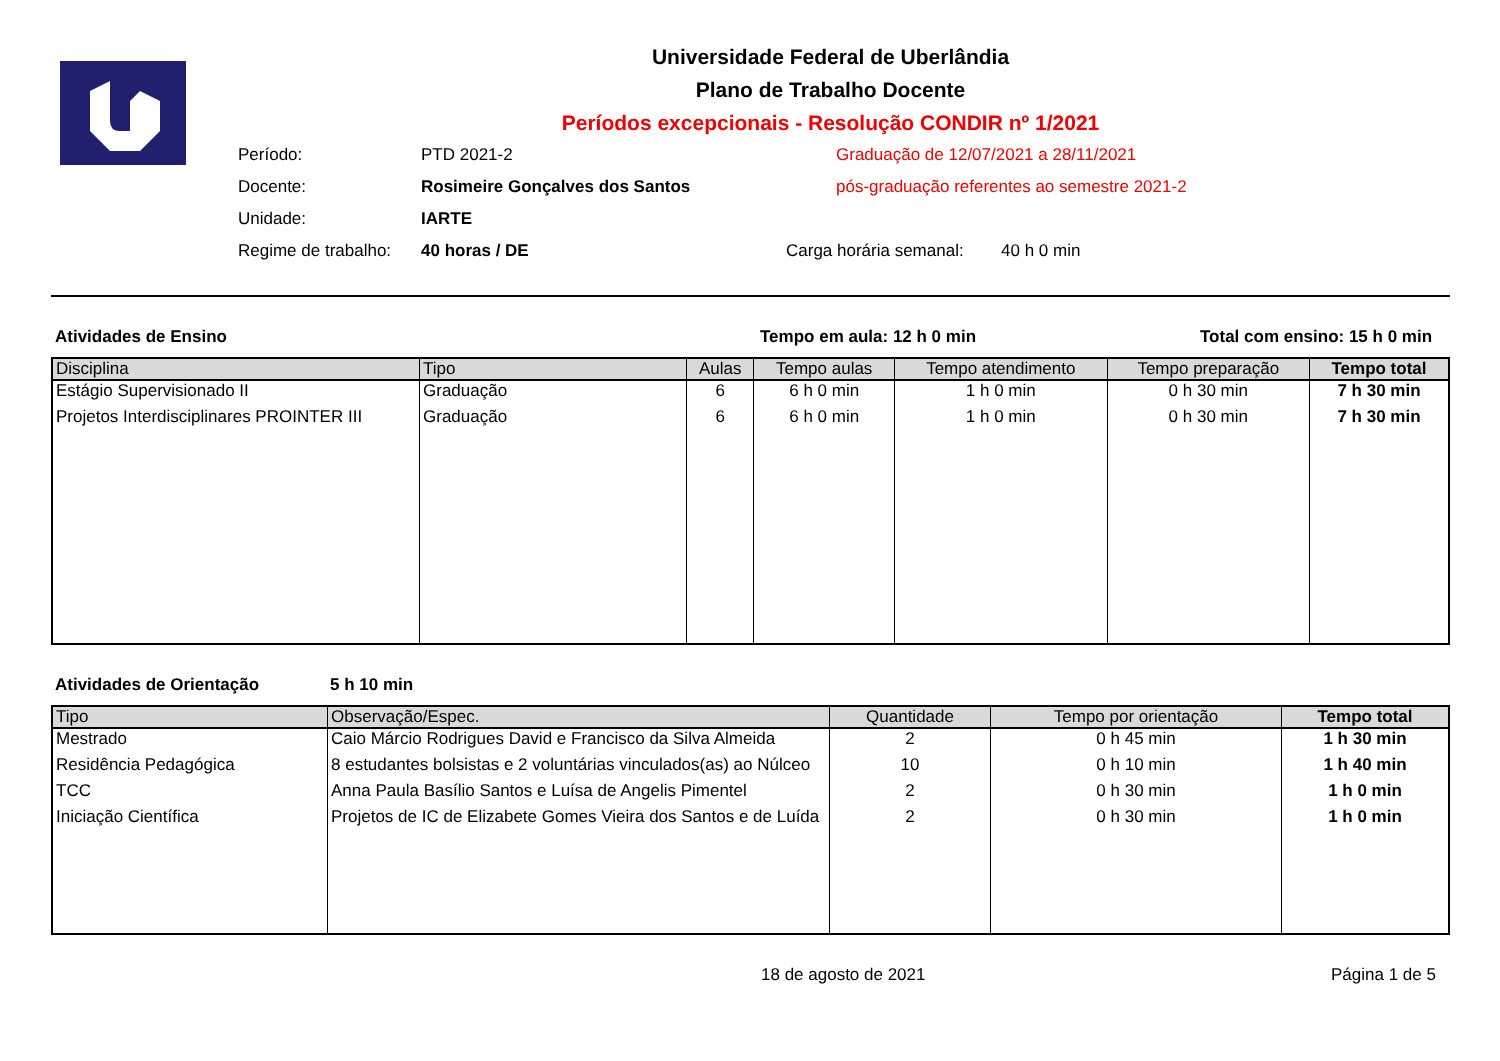Universidade Federal de Uberlândia
Plano de Trabalho Docente
Períodos excepcionais - Resolução CONDIR nº 1/2021
Período:
PTD 2021-2
Graduação de 12/07/2021 a 28/11/2021
Docente:
Rosimeire Gonçalves dos Santos
pós-graduação referentes ao semestre 2021-2
Unidade:
IARTE
Regime de trabalho:
40 horas / DE
Carga horária semanal:
40 h 0 min
Atividades de Ensino Tempo em aula: 12 h 0 min Total com ensino: 15 h 0 min
| Disciplina | Tipo | Aulas | Tempo aulas | Tempo atendimento | Tempo preparação | Tempo total |
| --- | --- | --- | --- | --- | --- | --- |
| Estágio Supervisionado II | Graduação | 6 | 6 h 0 min | 1 h 0 min | 0 h 30 min | 7 h 30 min |
| Projetos Interdisciplinares PROINTER III | Graduação | 6 | 6 h 0 min | 1 h 0 min | 0 h 30 min | 7 h 30 min |
Atividades de Orientação 5 h 10 min
| Tipo | Observação/Espec. | Quantidade | Tempo por orientação | Tempo total |
| --- | --- | --- | --- | --- |
| Mestrado | Caio Márcio Rodrigues David e Francisco da Silva Almeida | 2 | 0 h 45 min | 1 h 30 min |
| Residência Pedagógica | 8 estudantes bolsistas e 2 voluntárias vinculados(as) ao Núlceo | 10 | 0 h 10 min | 1 h 40 min |
| TCC | Anna Paula Basílio Santos e Luísa de Angelis Pimentel | 2 | 0 h 30 min | 1 h 0 min |
| Iniciação Científica | Projetos de IC de Elizabete Gomes Vieira dos Santos e de Luída | 2 | 0 h 30 min | 1 h 0 min |
18 de agosto de 2021 Página 1 de 5